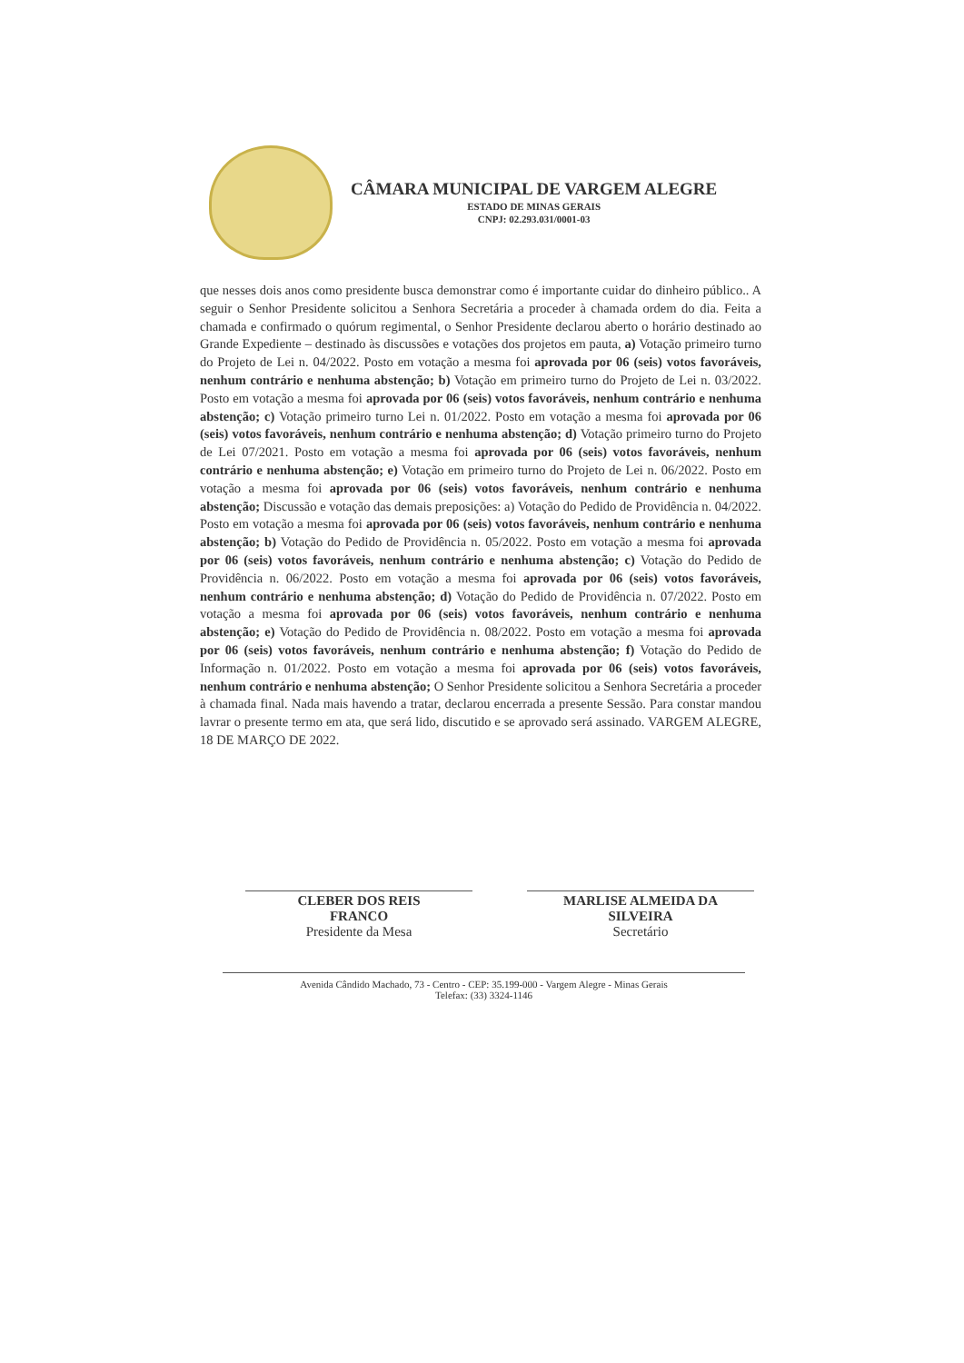CÂMARA MUNICIPAL DE VARGEM ALEGRE
ESTADO DE MINAS GERAIS
CNPJ: 02.293.031/0001-03
que nesses dois anos como presidente busca demonstrar como é importante cuidar do dinheiro público.. A seguir o Senhor Presidente solicitou a Senhora Secretária a proceder à chamada ordem do dia. Feita a chamada e confirmado o quórum regimental, o Senhor Presidente declarou aberto o horário destinado ao Grande Expediente – destinado às discussões e votações dos projetos em pauta, a) Votação primeiro turno do Projeto de Lei n. 04/2022. Posto em votação a mesma foi aprovada por 06 (seis) votos favoráveis, nenhum contrário e nenhuma abstenção; b) Votação em primeiro turno do Projeto de Lei n. 03/2022. Posto em votação a mesma foi aprovada por 06 (seis) votos favoráveis, nenhum contrário e nenhuma abstenção; c) Votação primeiro turno Lei n. 01/2022. Posto em votação a mesma foi aprovada por 06 (seis) votos favoráveis, nenhum contrário e nenhuma abstenção; d) Votação primeiro turno do Projeto de Lei 07/2021. Posto em votação a mesma foi aprovada por 06 (seis) votos favoráveis, nenhum contrário e nenhuma abstenção; e) Votação em primeiro turno do Projeto de Lei n. 06/2022. Posto em votação a mesma foi aprovada por 06 (seis) votos favoráveis, nenhum contrário e nenhuma abstenção; Discussão e votação das demais preposições: a) Votação do Pedido de Providência n. 04/2022. Posto em votação a mesma foi aprovada por 06 (seis) votos favoráveis, nenhum contrário e nenhuma abstenção; b) Votação do Pedido de Providência n. 05/2022. Posto em votação a mesma foi aprovada por 06 (seis) votos favoráveis, nenhum contrário e nenhuma abstenção; c) Votação do Pedido de Providência n. 06/2022. Posto em votação a mesma foi aprovada por 06 (seis) votos favoráveis, nenhum contrário e nenhuma abstenção; d) Votação do Pedido de Providência n. 07/2022. Posto em votação a mesma foi aprovada por 06 (seis) votos favoráveis, nenhum contrário e nenhuma abstenção; e) Votação do Pedido de Providência n. 08/2022. Posto em votação a mesma foi aprovada por 06 (seis) votos favoráveis, nenhum contrário e nenhuma abstenção; f) Votação do Pedido de Informação n. 01/2022. Posto em votação a mesma foi aprovada por 06 (seis) votos favoráveis, nenhum contrário e nenhuma abstenção; O Senhor Presidente solicitou a Senhora Secretária a proceder à chamada final. Nada mais havendo a tratar, declarou encerrada a presente Sessão. Para constar mandou lavrar o presente termo em ata, que será lido, discutido e se aprovado será assinado. VARGEM ALEGRE, 18 DE MARÇO DE 2022.
CLEBER DOS REIS
FRANCO
Presidente da Mesa
MARLISE ALMEIDA DA
SILVEIRA
Secretário
Avenida Cândido Machado, 73 - Centro - CEP: 35.199-000 - Vargem Alegre - Minas Gerais
Telefax: (33) 3324-1146